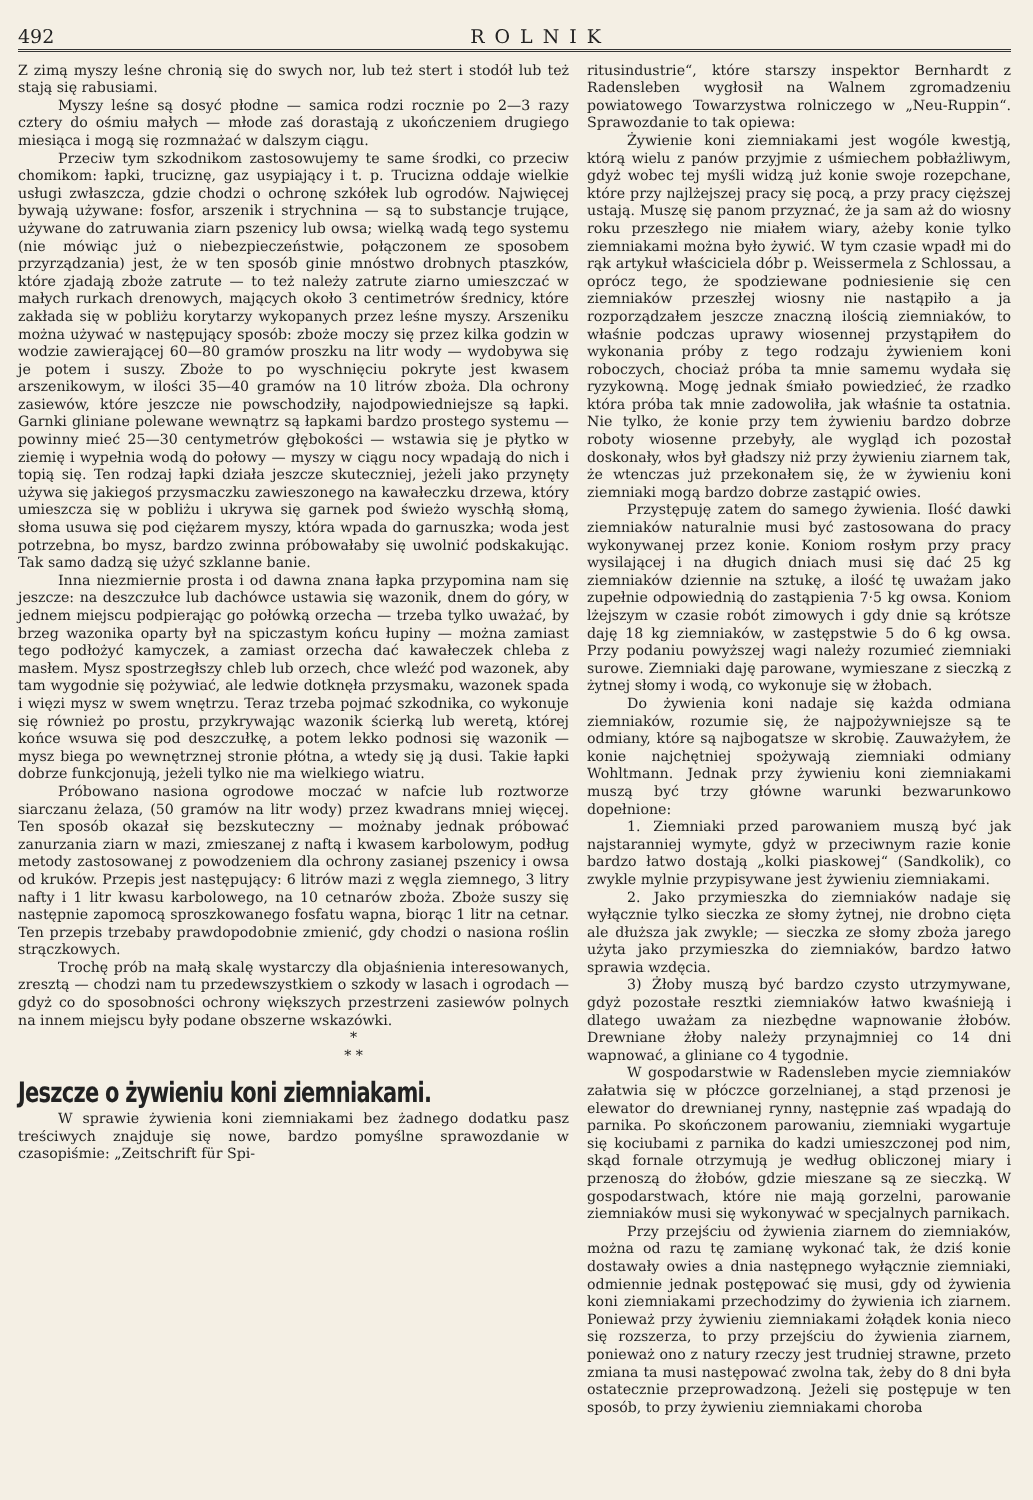492 ROLNIK
Z zimą myszy leśne chronią się do swych nor, lub też stert i stodół lub też stają się rabusiami.
Myszy leśne są dosyć płodne — samica rodzi rocznie po 2—3 razy cztery do ośmiu małych — młode zaś dorastają z ukończeniem drugiego miesiąca i mogą się rozmnażać w dalszym ciągu.
Przeciw tym szkodnikom zastosowujemy te same środki, co przeciw chomikom: łapki, truciznę, gaz usypiający i t. p. Trucizna oddaje wielkie usługi zwłaszcza, gdzie chodzi o ochronę szkółek lub ogrodów. Najwięcej bywają używane: fosfor, arszenik i strychnina — są to substancje trujące, używane do zatruwania ziarn pszenicy lub owsa; wielką wadą tego systemu (nie mówiąc już o niebezpieczeństwie, połączonem ze sposobem przyrządzania) jest, że w ten sposób ginie mnóstwo drobnych ptaszków, które zjadają zboże zatrute — to też należy zatrute ziarno umieszczać w małych rurkach drenowych, mających około 3 centimetrów średnicy, które zakłada się w pobliżu korytarzy wykopanych przez leśne myszy. Arszeniku można używać w następujący sposób: zboże moczy się przez kilka godzin w wodzie zawierającej 60—80 gramów proszku na litr wody — wydobywa się je potem i suszy. Zboże to po wyschnięciu pokryte jest kwasem arszenikowym, w ilości 35—40 gramów na 10 litrów zboża. Dla ochrony zasiewów, które jeszcze nie powschodziły, najodpowiedniejsze są łapki. Garnki gliniane polewane wewnątrz są łapkami bardzo prostego systemu — powinny mieć 25—30 centymetrów głębokości — wstawia się je płytko w ziemię i wypełnia wodą do połowy — myszy w ciągu nocy wpadają do nich i topią się. Ten rodzaj łapki działa jeszcze skuteczniej, jeżeli jako przynęty używa się jakiegoś przysmaczku zawieszonego na kawałeczku drzewa, który umieszcza się w pobliżu i ukrywa się garnek pod świeżo wyschłą słomą, słoma usuwa się pod ciężarem myszy, która wpada do garnuszka; woda jest potrzebna, bo mysz, bardzo zwinna próbowałaby się uwolnić podskakując. Tak samo dadzą się użyć szklanne banie.
Inna niezmiernie prosta i od dawna znana łapka przypomina nam się jeszcze: na deszczułce lub dachówce ustawia się wazonik, dnem do góry, w jednem miejscu podpierając go połówką orzecha — trzeba tylko uważać, by brzeg wazonika oparty był na spiczastym końcu łupiny — można zamiast tego podłożyć kamyczek, a zamiast orzecha dać kawałeczek chleba z masłem. Mysz spostrzegłszy chleb lub orzech, chce wleźć pod wazonek, aby tam wygodnie się pożywiać, ale ledwie dotknęła przysmaku, wazonek spada i więzi mysz w swem wnętrzu. Teraz trzeba pojmać szkodnika, co wykonuje się również po prostu, przykrywając wazonik ścierką lub weretą, której końce wsuwa się pod deszczułkę, a potem lekko podnosi się wazonik — mysz biega po wewnętrznej stronie płótna, a wtedy się ją dusi. Takie łapki dobrze funkcjonują, jeżeli tylko nie ma wielkiego wiatru.
Próbowano nasiona ogrodowe moczać w nafcie lub roztworze siarczanu żelaza, (50 gramów na litr wody) przez kwadrans mniej więcej. Ten sposób okazał się bezskuteczny — możnaby jednak próbować zanurzania ziarn w mazi, zmieszanej z naftą i kwasem karbolowym, podług metody zastosowanej z powodzeniem dla ochrony zasianej pszenicy i owsa od kruków. Przepis jest następujący: 6 litrów mazi z węgla ziemnego, 3 litry nafty i 1 litr kwasu karbolowego, na 10 cetnarów zboża. Zboże suszy się następnie zapomocą sproszkowanego fosfatu wapna, biorąc 1 litr na cetnar. Ten przepis trzebaby prawdopodobnie zmienić, gdy chodzi o nasiona roślin strączkowych.
Trochę prób na małą skalę wystarczy dla objaśnienia interesowanych, zresztą — chodzi nam tu przedewszystkiem o szkody w lasach i ogrodach — gdyż co do sposobności ochrony większych przestrzeni zasiewów polnych na innem miejscu były podane obszerne wskazówki.
*
* *
Jeszcze o żywieniu koni ziemniakami.
W sprawie żywienia koni ziemniakami bez żadnego dodatku pasz treściwych znajduje się nowe, bardzo pomyślne sprawozdanie w czasopiśmie: „Zeitschrift für Spi-
ritusindustrie“, które starszy inspektor Bernhardt z Radensleben wygłosił na Walnem zgromadzeniu powiatowego Towarzystwa rolniczego w „Neu-Ruppin“. Sprawozdanie to tak opiewa:
Żywienie koni ziemniakami jest wogóle kwestją, którą wielu z panów przyjmie z uśmiechem pobłażliwym, gdyż wobec tej myśli widzą już konie swoje rozepchane, które przy najlżejszej pracy się pocą, a przy pracy cięższej ustają. Muszę się panom przyznać, że ja sam aż do wiosny roku przeszłego nie miałem wiary, ażeby konie tylko ziemniakami można było żywić. W tym czasie wpadł mi do rąk artykuł właściciela dóbr p. Weissermela z Schlossau, a oprócz tego, że spodziewane podniesienie się cen ziemniaków przeszłej wiosny nie nastąpiło a ja rozporządzałem jeszcze znaczną ilością ziemniaków, to właśnie podczas uprawy wiosennej przystąpiłem do wykonania próby z tego rodzaju żywieniem koni roboczych, chociaż próba ta mnie samemu wydała się ryzykowną. Mogę jednak śmiało powiedzieć, że rzadko która próba tak mnie zadowoliła, jak właśnie ta ostatnia. Nie tylko, że konie przy tem żywieniu bardzo dobrze roboty wiosenne przebyły, ale wygląd ich pozostał doskonały, włos był gładszy niż przy żywieniu ziarnem tak, że wtenczas już przekonałem się, że w żywieniu koni ziemniaki mogą bardzo dobrze zastąpić owies.
Przystępuję zatem do samego żywienia. Ilość dawki ziemniaków naturalnie musi być zastosowana do pracy wykonywanej przez konie. Koniom rosłym przy pracy wysilającej i na długich dniach musi się dać 25 kg ziemniaków dziennie na sztukę, a ilość tę uważam jako zupełnie odpowiednią do zastąpienia 7·5 kg owsa. Koniom lżejszym w czasie robót zimowych i gdy dnie są krótsze daję 18 kg ziemniaków, w zastępstwie 5 do 6 kg owsa. Przy podaniu powyższej wagi należy rozumieć ziemniaki surowe. Ziemniaki daję parowane, wymieszane z sieczką z żytnej słomy i wodą, co wykonuje się w żłobach.
Do żywienia koni nadaje się każda odmiana ziemniaków, rozumie się, że najpożywniejsze są te odmiany, które są najbogatsze w skrobię. Zauważyłem, że konie najchętniej spożywają ziemniaki odmiany Wohltmann. Jednak przy żywieniu koni ziemniakami muszą być trzy główne warunki bezwarunkowo dopełnione:
1. Ziemniaki przed parowaniem muszą być jak najstaranniej wymyte, gdyż w przeciwnym razie konie bardzo łatwo dostają „kolki piaskowej“ (Sandkolik), co zwykle mylnie przypisywane jest żywieniu ziemniakami.
2. Jako przymieszka do ziemniaków nadaje się wyłącznie tylko sieczka ze słomy żytnej, nie drobno cięta ale dłuższa jak zwykle; — sieczka ze słomy zboża jarego użyta jako przymieszka do ziemniaków, bardzo łatwo sprawia wzdęcia.
3) Żłoby muszą być bardzo czysto utrzymywane, gdyż pozostałe resztki ziemniaków łatwo kwaśnieją i dlatego uważam za niezbędne wapnowanie żłobów. Drewniane żłoby należy przynajmniej co 14 dni wapnować, a gliniane co 4 tygodnie.
W gospodarstwie w Radensleben mycie ziemniaków załatwia się w płóczce gorzelnianej, a stąd przenosi je elewator do drewnianej rynny, następnie zaś wpadają do parnika. Po skończonem parowaniu, ziemniaki wygartuje się kociubami z parnika do kadzi umieszczonej pod nim, skąd fornale otrzymują je według obliczonej miary i przenoszą do żłobów, gdzie mieszane są ze sieczką. W gospodarstwach, które nie mają gorzelni, parowanie ziemniaków musi się wykonywać w specjalnych parnikach.
Przy przejściu od żywienia ziarnem do ziemniaków, można od razu tę zamianę wykonać tak, że dziś konie dostawały owies a dnia następnego wyłącznie ziemniaki, odmiennie jednak postępować się musi, gdy od żywienia koni ziemniakami przechodzimy do żywienia ich ziarnem. Ponieważ przy żywieniu ziemniakami żołądek konia nieco się rozszerza, to przy przejściu do żywienia ziarnem, ponieważ ono z natury rzeczy jest trudniej strawne, przeto zmiana ta musi następować zwolna tak, żeby do 8 dni była ostatecznie przeprowadzoną. Jeżeli się postępuje w ten sposób, to przy żywieniu ziemniakami choroba